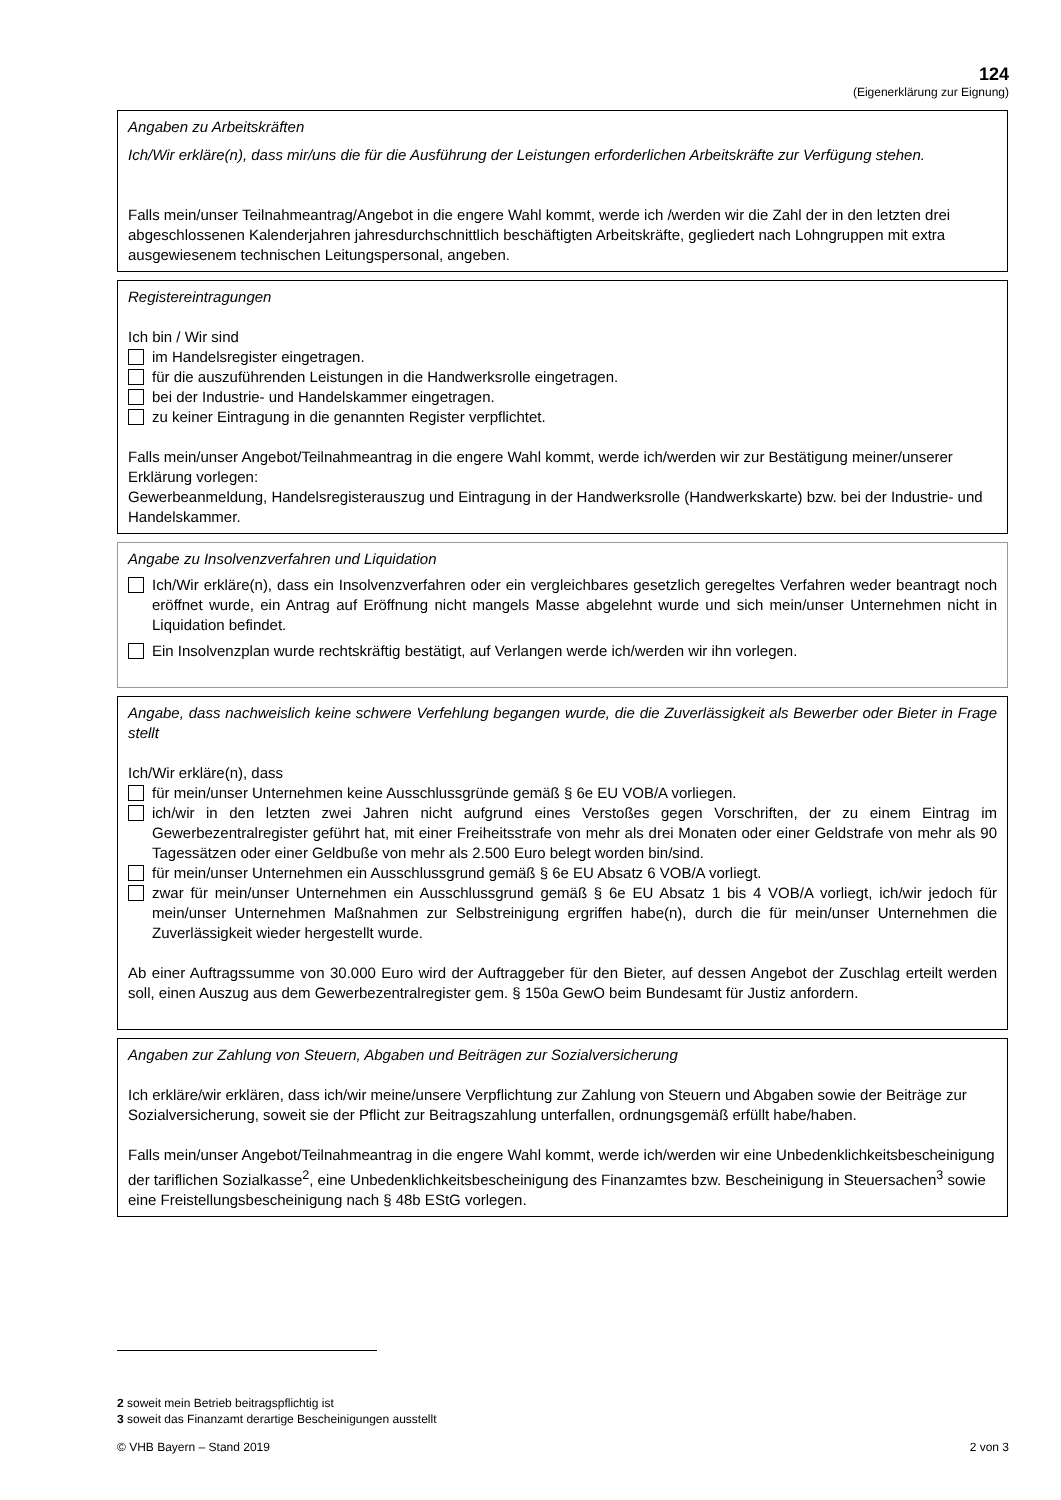124
(Eigenerklärung zur Eignung)
Angaben zu Arbeitskräften
Ich/Wir erkläre(n), dass mir/uns die für die Ausführung der Leistungen erforderlichen Arbeitskräfte zur Verfügung stehen.
Falls mein/unser Teilnahmeantrag/Angebot in die engere Wahl kommt, werde ich /werden wir die Zahl der in den letzten drei abgeschlossenen Kalenderjahren jahresdurchschnittlich beschäftigten Arbeitskräfte, gegliedert nach Lohngruppen mit extra ausgewiesenem technischen Leitungspersonal, angeben.
Registereintragungen
Ich bin / Wir sind
im Handelsregister eingetragen.
für die auszuführenden Leistungen in die Handwerksrolle eingetragen.
bei der Industrie- und Handelskammer eingetragen.
zu keiner Eintragung in die genannten Register verpflichtet.
Falls mein/unser Angebot/Teilnahmeantrag in die engere Wahl kommt, werde ich/werden wir zur Bestätigung meiner/unserer Erklärung vorlegen:
Gewerbeanmeldung, Handelsregisterauszug und Eintragung in der Handwerksrolle (Handwerkskarte) bzw. bei der Industrie- und Handelskammer.
Angabe zu Insolvenzverfahren und Liquidation
Ich/Wir erkläre(n), dass ein Insolvenzverfahren oder ein vergleichbares gesetzlich geregeltes Verfahren weder beantragt noch eröffnet wurde, ein Antrag auf Eröffnung nicht mangels Masse abgelehnt wurde und sich mein/unser Unternehmen nicht in Liquidation befindet.
Ein Insolvenzplan wurde rechtskräftig bestätigt, auf Verlangen werde ich/werden wir ihn vorlegen.
Angabe, dass nachweislich keine schwere Verfehlung begangen wurde, die die Zuverlässigkeit als Bewerber oder Bieter in Frage stellt
Ich/Wir erkläre(n), dass
für mein/unser Unternehmen keine Ausschlussgründe gemäß § 6e EU VOB/A vorliegen.
ich/wir in den letzten zwei Jahren nicht aufgrund eines Verstoßes gegen Vorschriften, der zu einem Eintrag im Gewerbezentralregister geführt hat, mit einer Freiheitsstrafe von mehr als drei Monaten oder einer Geldstrafe von mehr als 90 Tagessätzen oder einer Geldbuße von mehr als 2.500 Euro belegt worden bin/sind.
für mein/unser Unternehmen ein Ausschlussgrund gemäß § 6e EU Absatz 6 VOB/A vorliegt.
zwar für mein/unser Unternehmen ein Ausschlussgrund gemäß § 6e EU Absatz 1 bis 4 VOB/A vorliegt, ich/wir jedoch für mein/unser Unternehmen Maßnahmen zur Selbstreinigung ergriffen habe(n), durch die für mein/unser Unternehmen die Zuverlässigkeit wieder hergestellt wurde.
Ab einer Auftragssumme von 30.000 Euro wird der Auftraggeber für den Bieter, auf dessen Angebot der Zuschlag erteilt werden soll, einen Auszug aus dem Gewerbezentralregister gem. § 150a GewO beim Bundesamt für Justiz anfordern.
Angaben zur Zahlung von Steuern, Abgaben und Beiträgen zur Sozialversicherung
Ich erkläre/wir erklären, dass ich/wir meine/unsere Verpflichtung zur Zahlung von Steuern und Abgaben sowie der Beiträge zur Sozialversicherung, soweit sie der Pflicht zur Beitragszahlung unterfallen, ordnungsgemäß erfüllt habe/haben.
Falls mein/unser Angebot/Teilnahmeantrag in die engere Wahl kommt, werde ich/werden wir eine Unbedenklichkeitsbescheinigung der tariflichen Sozialkasse<sup>2</sup>, eine Unbedenklichkeitsbescheinigung des Finanzamtes bzw. Bescheinigung in Steuersachen<sup>3</sup> sowie eine Freistellungsbescheinigung nach § 48b EStG vorlegen.
2 soweit mein Betrieb beitragspflichtig ist
3 soweit das Finanzamt derartige Bescheinigungen ausstellt
© VHB Bayern – Stand 2019 2 von 3